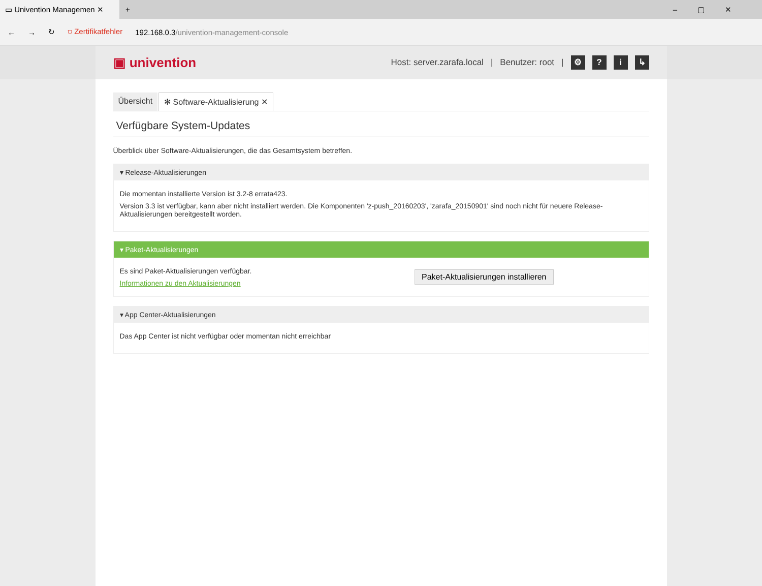▭ Univention Managemen ✕
+ –▢✕
← → ↻ ⛉ Zertifikatfehler 192.168.0.3/univention-management-console
▣ univention
Host: server.zarafa.local | Benutzer: root | ⚙? i ↳
Übersicht ✻ Software-Aktualisierung ✕
Verfügbare System-Updates
Überblick über Software-Aktualisierungen, die das Gesamtsystem betreffen.
▾ Release-Aktualisierungen
Die momentan installierte Version ist 3.2-8 errata423.
Version 3.3 ist verfügbar, kann aber nicht installiert werden. Die Komponenten 'z-push_20160203', 'zarafa_20150901' sind noch nicht für neuere Release-Aktualisierungen bereitgestellt worden.
▾ Paket-Aktualisierungen
Es sind Paket-Aktualisierungen verfügbar.
Informationen zu den Aktualisierungen
Paket-Aktualisierungen installieren
▾ App Center-Aktualisierungen
Das App Center ist nicht verfügbar oder momentan nicht erreichbar